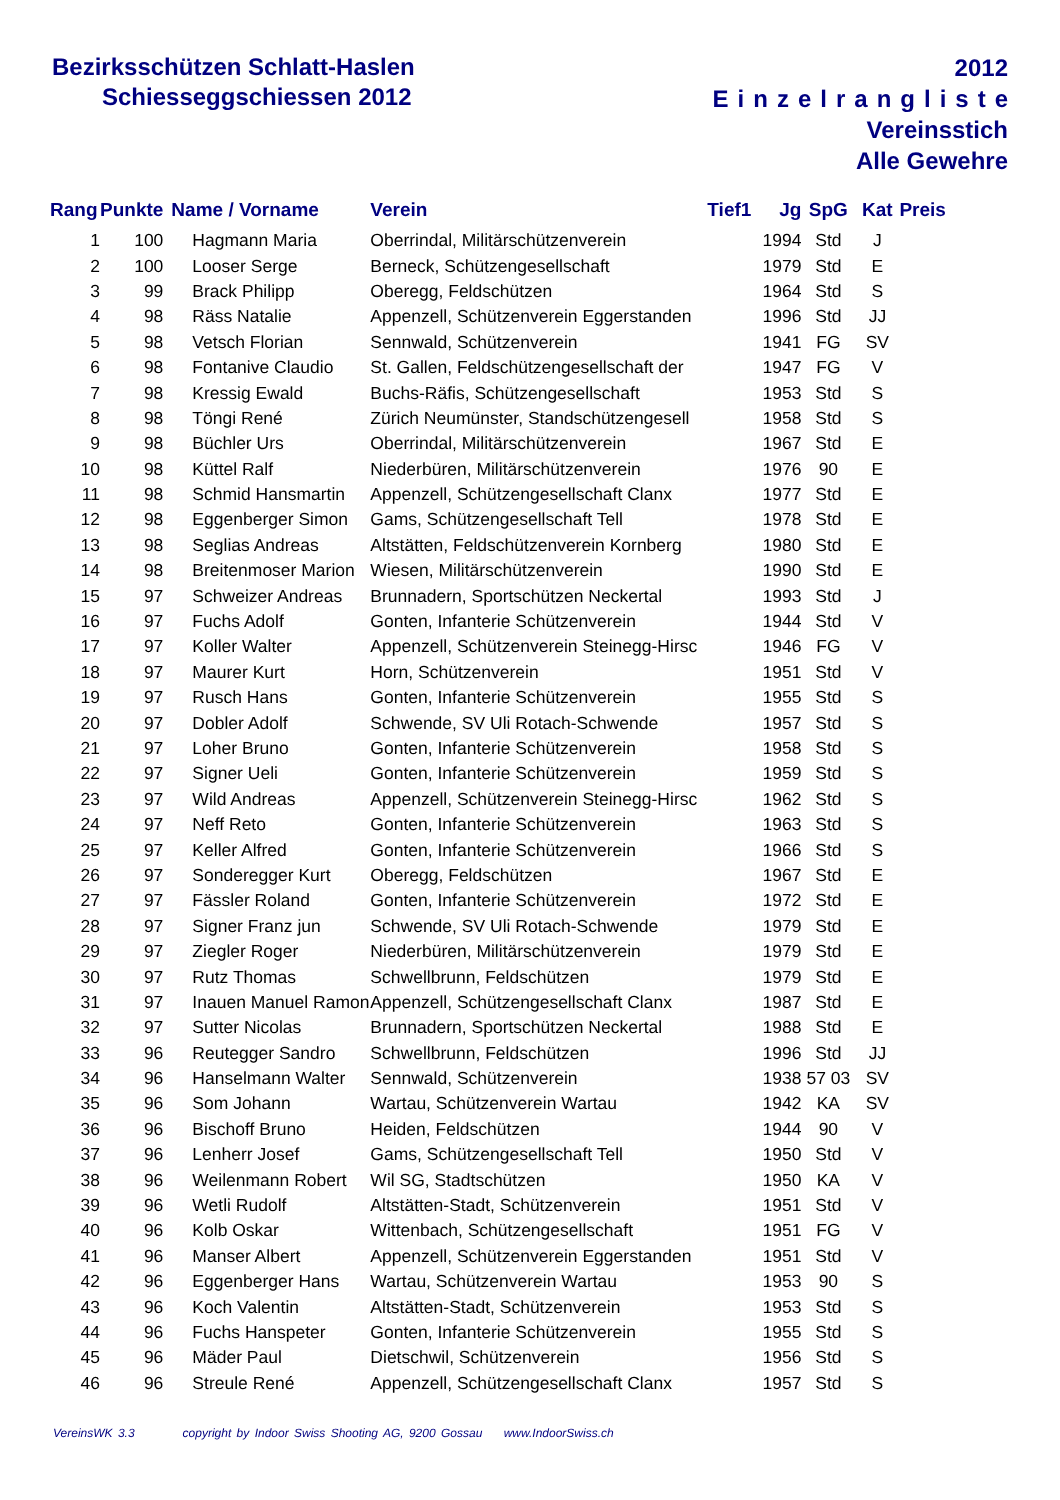Bezirksschützen Schlatt-Haslen
Schiesseggschiessen 2012
2012
Einzelrangliste
Vereinsstich
Alle Gewehre
| Rang | Punkte | Name / Vorname | Verein | Tief1 | Jg | SpG | Kat | Preis |
| --- | --- | --- | --- | --- | --- | --- | --- | --- |
| 1 | 100 | Hagmann Maria | Oberrindal, Militärschützenverein | | 1994 | Std | J | |
| 2 | 100 | Looser Serge | Berneck, Schützengesellschaft | | 1979 | Std | E | |
| 3 | 99 | Brack Philipp | Oberegg, Feldschützen | | 1964 | Std | S | |
| 4 | 98 | Räss Natalie | Appenzell, Schützenverein Eggerstanden | | 1996 | Std | JJ | |
| 5 | 98 | Vetsch Florian | Sennwald, Schützenverein | | 1941 | FG | SV | |
| 6 | 98 | Fontanive Claudio | St. Gallen, Feldschützengesellschaft der | | 1947 | FG | V | |
| 7 | 98 | Kressig Ewald | Buchs-Räfis, Schützengesellschaft | | 1953 | Std | S | |
| 8 | 98 | Töngi René | Zürich Neumünster, Standschützengesell | | 1958 | Std | S | |
| 9 | 98 | Büchler Urs | Oberrindal, Militärschützenverein | | 1967 | Std | E | |
| 10 | 98 | Küttel Ralf | Niederbüren, Militärschützenverein | | 1976 | 90 | E | |
| 11 | 98 | Schmid Hansmartin | Appenzell, Schützengesellschaft Clanx | | 1977 | Std | E | |
| 12 | 98 | Eggenberger Simon | Gams, Schützengesellschaft Tell | | 1978 | Std | E | |
| 13 | 98 | Seglias Andreas | Altstätten, Feldschützenverein Kornberg | | 1980 | Std | E | |
| 14 | 98 | Breitenmoser Marion | Wiesen, Militärschützenverein | | 1990 | Std | E | |
| 15 | 97 | Schweizer Andreas | Brunnadern, Sportschützen Neckertal | | 1993 | Std | J | |
| 16 | 97 | Fuchs Adolf | Gonten, Infanterie Schützenverein | | 1944 | Std | V | |
| 17 | 97 | Koller Walter | Appenzell, Schützenverein Steinegg-Hirsc | | 1946 | FG | V | |
| 18 | 97 | Maurer Kurt | Horn, Schützenverein | | 1951 | Std | V | |
| 19 | 97 | Rusch Hans | Gonten, Infanterie Schützenverein | | 1955 | Std | S | |
| 20 | 97 | Dobler Adolf | Schwende, SV Uli Rotach-Schwende | | 1957 | Std | S | |
| 21 | 97 | Loher Bruno | Gonten, Infanterie Schützenverein | | 1958 | Std | S | |
| 22 | 97 | Signer Ueli | Gonten, Infanterie Schützenverein | | 1959 | Std | S | |
| 23 | 97 | Wild Andreas | Appenzell, Schützenverein Steinegg-Hirsc | | 1962 | Std | S | |
| 24 | 97 | Neff Reto | Gonten, Infanterie Schützenverein | | 1963 | Std | S | |
| 25 | 97 | Keller Alfred | Gonten, Infanterie Schützenverein | | 1966 | Std | S | |
| 26 | 97 | Sonderegger Kurt | Oberegg, Feldschützen | | 1967 | Std | E | |
| 27 | 97 | Fässler Roland | Gonten, Infanterie Schützenverein | | 1972 | Std | E | |
| 28 | 97 | Signer Franz jun | Schwende, SV Uli Rotach-Schwende | | 1979 | Std | E | |
| 29 | 97 | Ziegler Roger | Niederbüren, Militärschützenverein | | 1979 | Std | E | |
| 30 | 97 | Rutz Thomas | Schwellbrunn, Feldschützen | | 1979 | Std | E | |
| 31 | 97 | Inauen Manuel Ramon | Appenzell, Schützengesellschaft Clanx | | 1987 | Std | E | |
| 32 | 97 | Sutter Nicolas | Brunnadern, Sportschützen Neckertal | | 1988 | Std | E | |
| 33 | 96 | Reutegger Sandro | Schwellbrunn, Feldschützen | | 1996 | Std | JJ | |
| 34 | 96 | Hanselmann Walter | Sennwald, Schützenverein | | 1938 | 57 03 | SV | |
| 35 | 96 | Som Johann | Wartau, Schützenverein Wartau | | 1942 | KA | SV | |
| 36 | 96 | Bischoff Bruno | Heiden, Feldschützen | | 1944 | 90 | V | |
| 37 | 96 | Lenherr Josef | Gams, Schützengesellschaft Tell | | 1950 | Std | V | |
| 38 | 96 | Weilenmann Robert | Wil SG, Stadtschützen | | 1950 | KA | V | |
| 39 | 96 | Wetli Rudolf | Altstätten-Stadt, Schützenverein | | 1951 | Std | V | |
| 40 | 96 | Kolb Oskar | Wittenbach, Schützengesellschaft | | 1951 | FG | V | |
| 41 | 96 | Manser Albert | Appenzell, Schützenverein Eggerstanden | | 1951 | Std | V | |
| 42 | 96 | Eggenberger Hans | Wartau, Schützenverein Wartau | | 1953 | 90 | S | |
| 43 | 96 | Koch Valentin | Altstätten-Stadt, Schützenverein | | 1953 | Std | S | |
| 44 | 96 | Fuchs Hanspeter | Gonten, Infanterie Schützenverein | | 1955 | Std | S | |
| 45 | 96 | Mäder Paul | Dietschwil, Schützenverein | | 1956 | Std | S | |
| 46 | 96 | Streule René | Appenzell, Schützengesellschaft Clanx | | 1957 | Std | S | |
VereinsWK 3.3 copyright by Indoor Swiss Shooting AG, 9200 Gossau www.IndoorSwiss.ch